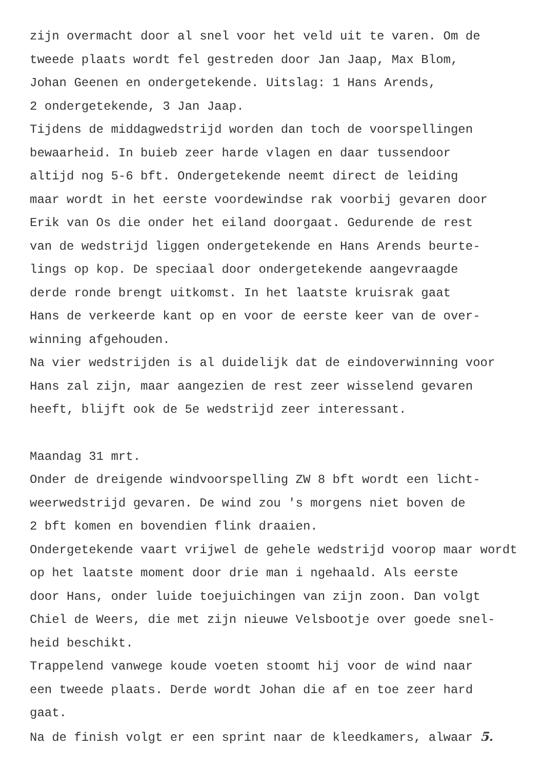zijn overmacht door al snel voor het veld uit te varen. Om de
tweede plaats wordt fel gestreden door Jan Jaap, Max Blom,
Johan Geenen en ondergetekende. Uitslag: 1 Hans Arends,
2 ondergetekende, 3 Jan Jaap.
Tijdens de middagwedstrijd worden dan toch de voorspellingen
bewaarheid. In buieb zeer harde vlagen en daar tussendoor
altijd nog 5-6 bft. Ondergetekende neemt direct de leiding
maar wordt in het eerste voordewindse rak voorbij gevaren door
Erik van Os die onder het eiland doorgaat. Gedurende de rest
van de wedstrijd liggen ondergetekende en Hans Arends beurte-
lings op kop. De speciaal door ondergetekende aangevraagde
derde ronde brengt uitkomst. In het laatste kruisrak gaat
Hans de verkeerde kant op en voor de eerste keer van de over-
winning afgehouden.
Na vier wedstrijden is al duidelijk dat de eindoverwinning voor
Hans zal zijn, maar aangezien de rest zeer wisselend gevaren
heeft, blijft ook de 5e wedstrijd zeer interessant.
Maandag 31 mrt.
Onder de dreigende windvoorspelling ZW 8 bft wordt een licht-
weerwedstrijd gevaren. De wind zou 's morgens niet boven de
2 bft komen en bovendien flink draaien.
Ondergetekende vaart vrijwel de gehele wedstrijd voorop maar wordt
op het laatste moment door drie man i ngehaald. Als eerste
door Hans, onder luide toejuichingen van zijn zoon. Dan volgt
Chiel de Weers, die met zijn nieuwe Velsbootje over goede snel-
heid beschikt.
Trappelend vanwege koude voeten stoomt hij voor de wind naar
een tweede plaats. Derde wordt Johan die af en toe zeer hard
gaat.
Na de finish volgt er een sprint naar de kleedkamers, alwaar 5.